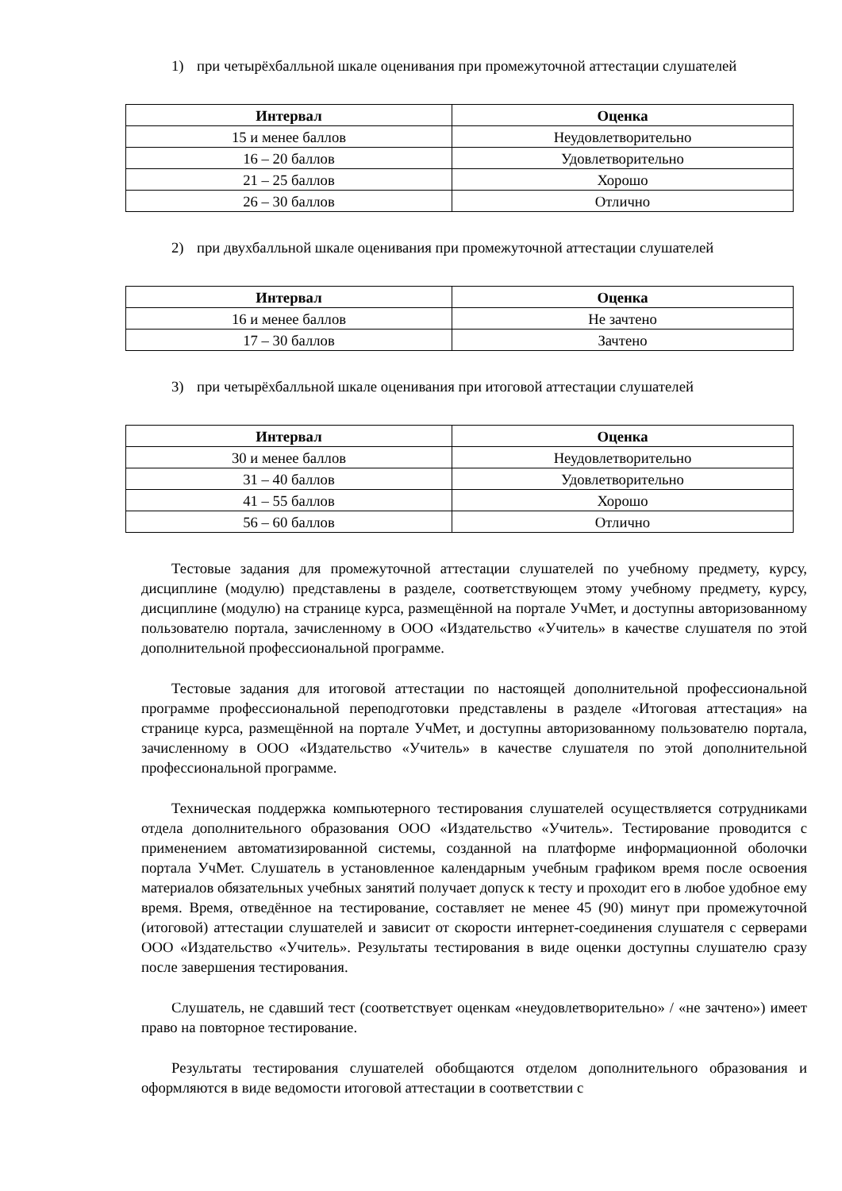1) при четырёхбалльной шкале оценивания при промежуточной аттестации слушателей
| Интервал | Оценка |
| --- | --- |
| 15 и менее баллов | Неудовлетворительно |
| 16 – 20 баллов | Удовлетворительно |
| 21 – 25 баллов | Хорошо |
| 26 – 30 баллов | Отлично |
2) при двухбалльной шкале оценивания при промежуточной аттестации слушателей
| Интервал | Оценка |
| --- | --- |
| 16 и менее баллов | Не зачтено |
| 17 – 30 баллов | Зачтено |
3) при четырёхбалльной шкале оценивания при итоговой аттестации слушателей
| Интервал | Оценка |
| --- | --- |
| 30 и менее баллов | Неудовлетворительно |
| 31 – 40 баллов | Удовлетворительно |
| 41 – 55 баллов | Хорошо |
| 56 – 60 баллов | Отлично |
Тестовые задания для промежуточной аттестации слушателей по учебному предмету, курсу, дисциплине (модулю) представлены в разделе, соответствующем этому учебному предмету, курсу, дисциплине (модулю) на странице курса, размещённой на портале УчМет, и доступны авторизованному пользователю портала, зачисленному в ООО «Издательство «Учитель» в качестве слушателя по этой дополнительной профессиональной программе.
Тестовые задания для итоговой аттестации по настоящей дополнительной профессиональной программе профессиональной переподготовки представлены в разделе «Итоговая аттестация» на странице курса, размещённой на портале УчМет, и доступны авторизованному пользователю портала, зачисленному в ООО «Издательство «Учитель» в качестве слушателя по этой дополнительной профессиональной программе.
Техническая поддержка компьютерного тестирования слушателей осуществляется сотрудниками отдела дополнительного образования ООО «Издательство «Учитель». Тестирование проводится с применением автоматизированной системы, созданной на платформе информационной оболочки портала УчМет. Слушатель в установленное календарным учебным графиком время после освоения материалов обязательных учебных занятий получает допуск к тесту и проходит его в любое удобное ему время. Время, отведённое на тестирование, составляет не менее 45 (90) минут при промежуточной (итоговой) аттестации слушателей и зависит от скорости интернет-соединения слушателя с серверами ООО «Издательство «Учитель». Результаты тестирования в виде оценки доступны слушателю сразу после завершения тестирования.
Слушатель, не сдавший тест (соответствует оценкам «неудовлетворительно» / «не зачтено») имеет право на повторное тестирование.
Результаты тестирования слушателей обобщаются отделом дополнительного образования и оформляются в виде ведомости итоговой аттестации в соответствии с